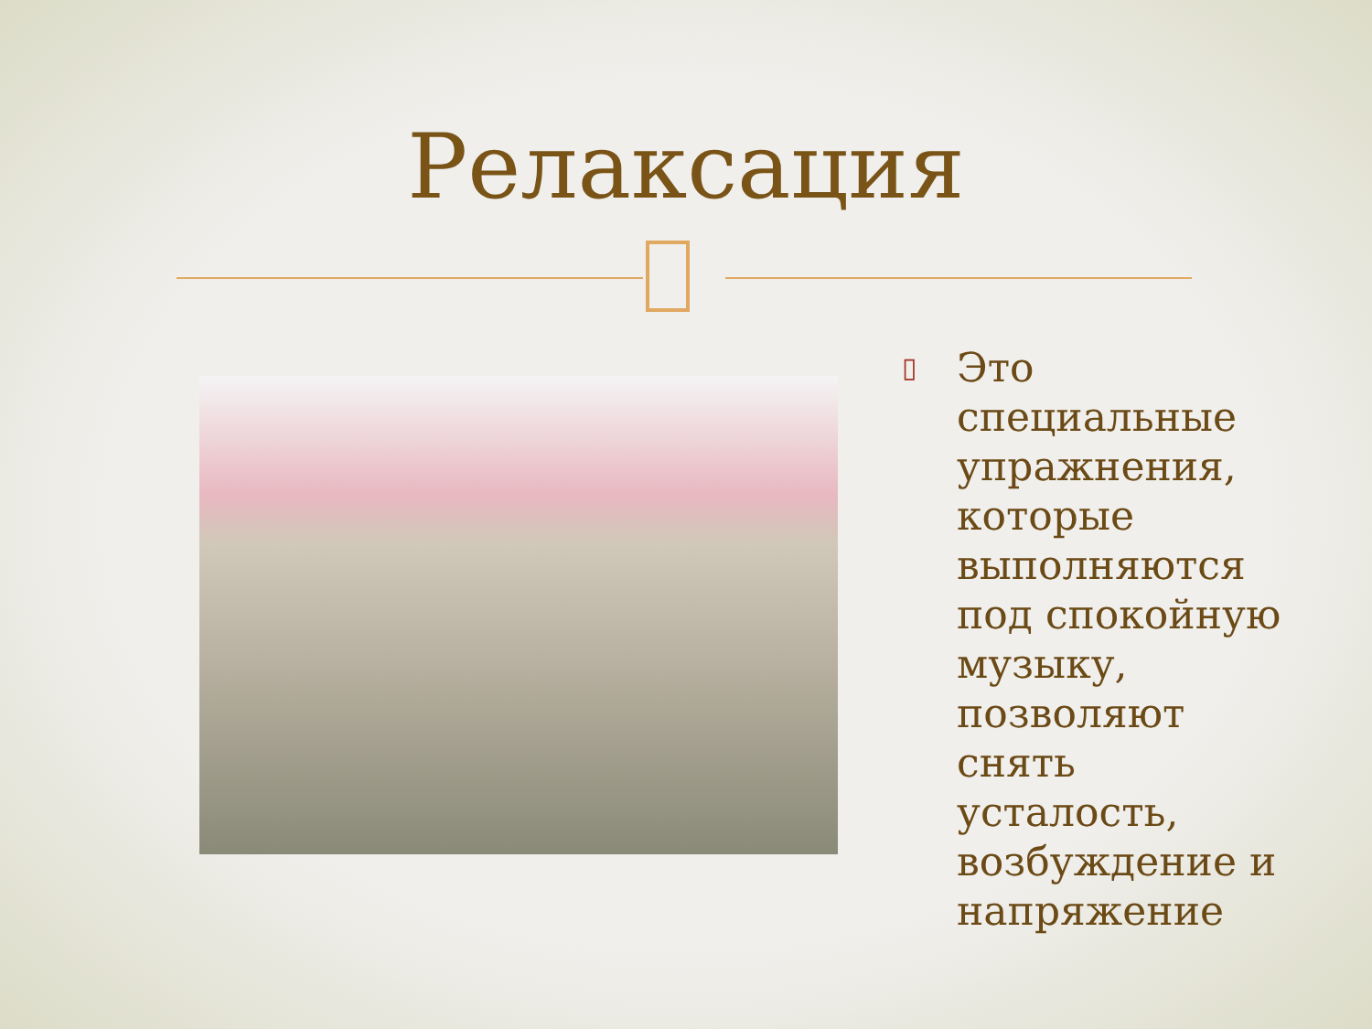Релаксация
▯
Это
специальные
упражнения,
которые
выполняются
под спокойную
музыку,
позволяют
снять
усталость,
возбуждение и
напряжение